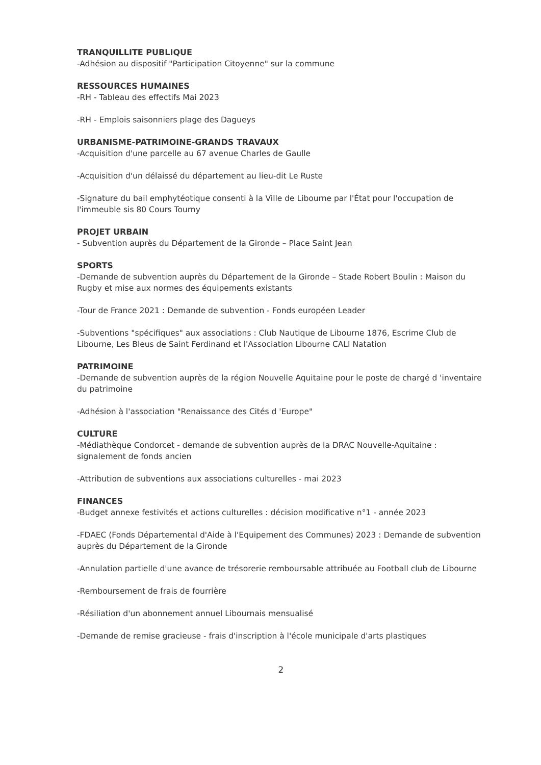TRANQUILLITE PUBLIQUE
-Adhésion au dispositif "Participation Citoyenne" sur la commune
RESSOURCES HUMAINES
-RH - Tableau des effectifs Mai 2023
-RH - Emplois saisonniers plage des Dagueys
URBANISME-PATRIMOINE-GRANDS TRAVAUX
-Acquisition d'une parcelle au 67 avenue Charles de Gaulle
-Acquisition d'un délaissé du département au lieu-dit Le Ruste
-Signature du bail emphytéotique consenti à la Ville de Libourne par l'État pour l'occupation de l'immeuble sis 80 Cours Tourny
PROJET URBAIN
- Subvention auprès du Département de la Gironde – Place Saint Jean
SPORTS
-Demande de subvention auprès du Département de la Gironde – Stade Robert Boulin : Maison du Rugby et mise aux normes des équipements existants
-Tour de France 2021 : Demande de subvention - Fonds européen Leader
-Subventions "spécifiques" aux associations : Club Nautique de Libourne 1876, Escrime Club de Libourne, Les Bleus de Saint Ferdinand et l'Association Libourne CALI Natation
PATRIMOINE
-Demande de subvention auprès de la région Nouvelle Aquitaine pour le poste de chargé d 'inventaire du patrimoine
-Adhésion à l'association "Renaissance des Cités d 'Europe"
CULTURE
-Médiathèque Condorcet - demande de subvention auprès de la DRAC Nouvelle-Aquitaine : signalement de fonds ancien
-Attribution de subventions aux associations culturelles - mai 2023
FINANCES
-Budget annexe festivités et actions culturelles : décision modificative n°1 - année 2023
-FDAEC (Fonds Départemental d'Aide à l'Equipement des Communes) 2023 : Demande de subvention auprès du Département de la Gironde
-Annulation partielle d'une avance de trésorerie remboursable attribuée au Football club de Libourne
-Remboursement de frais de fourrière
-Résiliation d'un abonnement annuel Libournais mensualisé
-Demande de remise gracieuse - frais d'inscription à l'école municipale d'arts plastiques
2